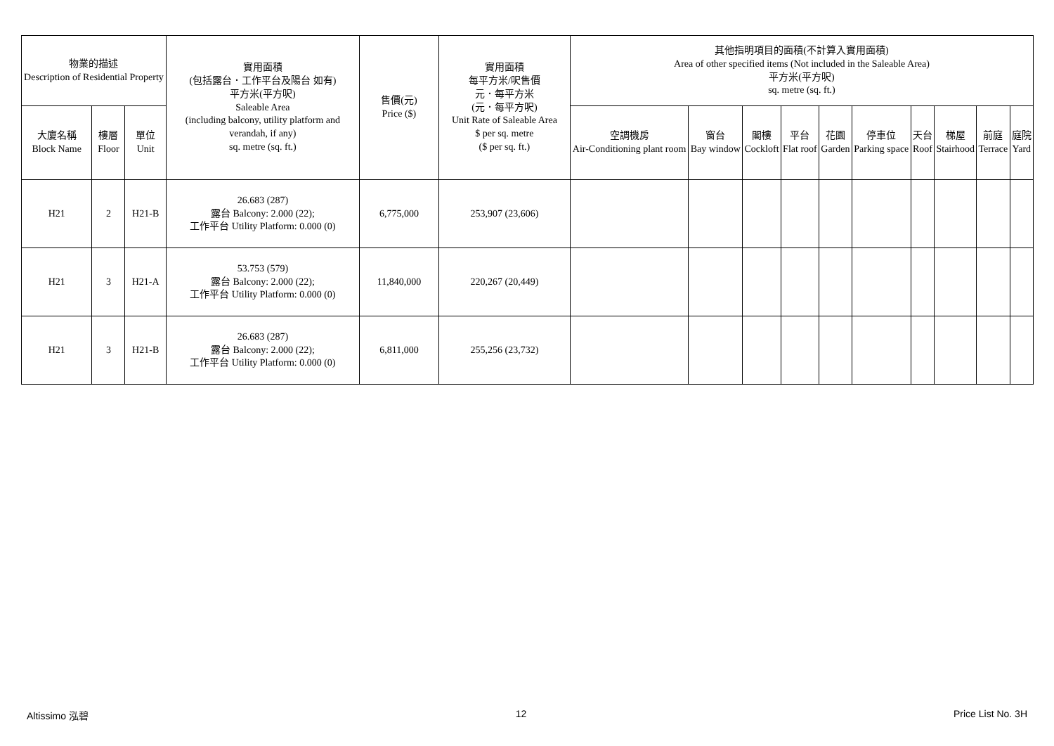| 物業的描述 Description of Residential Property | | | 實用面積 (包括露台．工作平台及陽台 如有) 平方米(平方呎) Saleable Area (including balcony, utility platform and verandah, if any) sq. metre (sq. ft.) | 售價(元) Price ($) | 實用面積 每平方米/呎售價 元．每平方米 (元．每平方呎) Unit Rate of Saleable Area $ per sq. metre ($ per sq. ft.) | 其他指明項目的面積(不計算入實用面積) Area of other specified items (Not included in the Saleable Area) 平方米(平方呎) sq. metre (sq. ft.) | | | | | | | | | |
| --- | --- | --- | --- | --- | --- | --- | --- | --- | --- | --- | --- | --- | --- | --- | --- |
| 大廈名稱 Block Name | 樓層 Floor | 單位 Unit | | | | 空調機房 Air-Conditioning plant room | 窗台 Bay window | 閣樓 Cockloft | 平台 Flat roof | 花園 Garden | 停車位 Parking space | 天台 Roof | 梯屋 Stairhood | 前庭 Terrace | 庭院 Yard |
| H21 | 2 | H21-B | 26.683 (287) 露台 Balcony: 2.000 (22); 工作平台 Utility Platform: 0.000 (0) | 6,775,000 | 253,907 (23,606) | | | | | | | | | | |
| H21 | 3 | H21-A | 53.753 (579) 露台 Balcony: 2.000 (22); 工作平台 Utility Platform: 0.000 (0) | 11,840,000 | 220,267 (20,449) | | | | | | | | | | |
| H21 | 3 | H21-B | 26.683 (287) 露台 Balcony: 2.000 (22); 工作平台 Utility Platform: 0.000 (0) | 6,811,000 | 255,256 (23,732) | | | | | | | | | | |
Altissimo 泓碧 12 Price List No. 3H